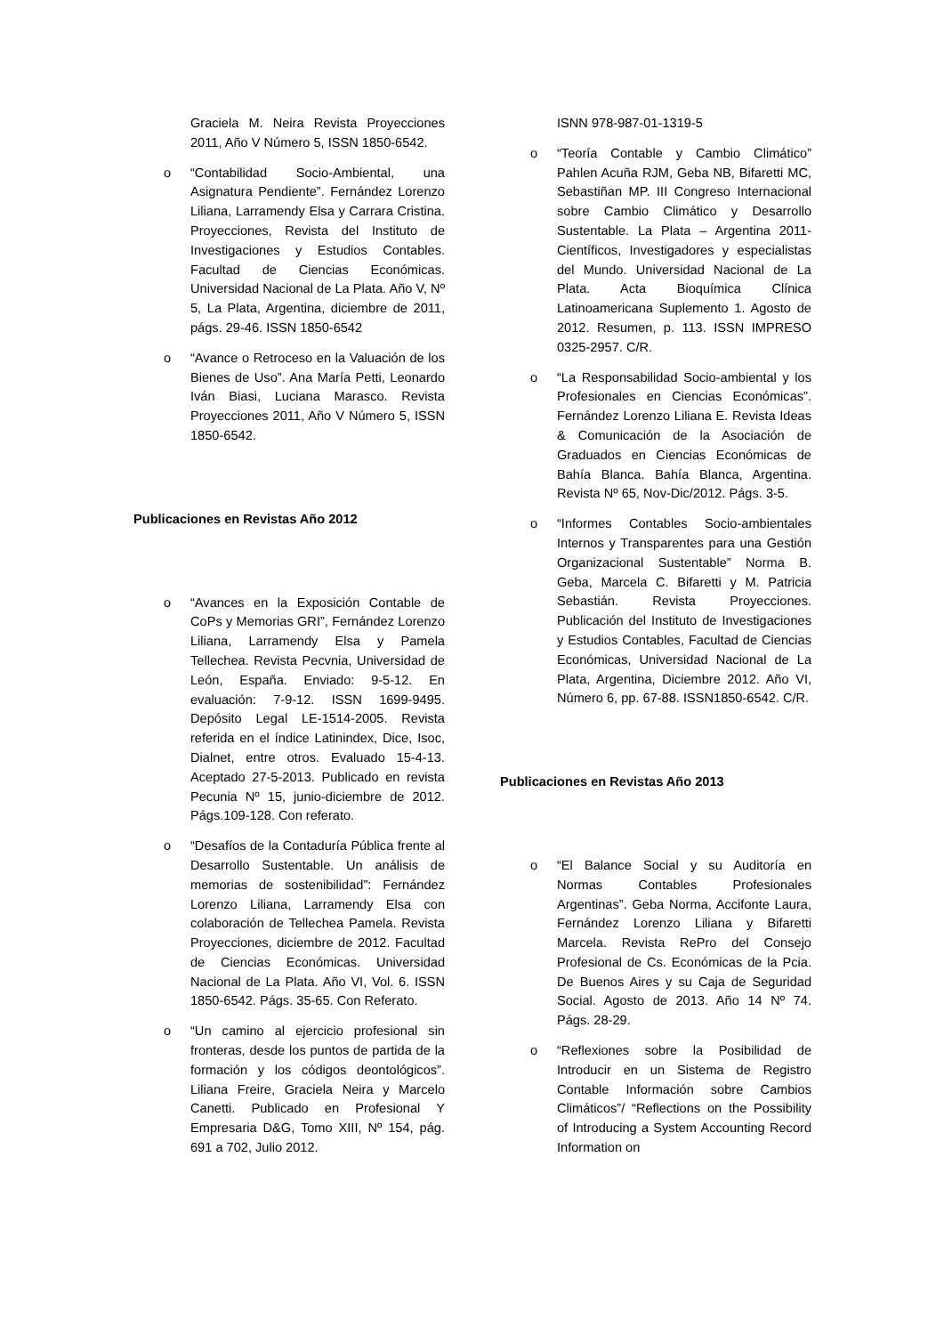Graciela M. Neira Revista Proyecciones 2011, Año V Número 5, ISSN 1850-6542.
o “Contabilidad Socio-Ambiental, una Asignatura Pendiente”. Fernández Lorenzo Liliana, Larramendy Elsa y Carrara Cristina. Proyecciones, Revista del Instituto de Investigaciones y Estudios Contables. Facultad de Ciencias Económicas. Universidad Nacional de La Plata. Año V, Nº 5, La Plata, Argentina, diciembre de 2011, págs. 29-46. ISSN 1850-6542
o “Avance o Retroceso en la Valuación de los Bienes de Uso”. Ana María Petti, Leonardo Iván Biasi, Luciana Marasco. Revista Proyecciones 2011, Año V Número 5, ISSN 1850-6542.
Publicaciones en Revistas Año 2012
o “Avances en la Exposición Contable de CoPs y Memorias GRI”, Fernández Lorenzo Liliana, Larramendy Elsa y Pamela Tellechea. Revista Pecvnia, Universidad de León, España. Enviado: 9-5-12. En evaluación: 7-9-12. ISSN 1699-9495. Depósito Legal LE-1514-2005. Revista referida en el índice Latinindex, Dice, Isoc, Dialnet, entre otros. Evaluado 15-4-13. Aceptado 27-5-2013. Publicado en revista Pecunia Nº 15, junio-diciembre de 2012. Págs.109-128. Con referato.
o “Desafíos de la Contaduría Pública frente al Desarrollo Sustentable. Un análisis de memorias de sostenibilidad”: Fernández Lorenzo Liliana, Larramendy Elsa con colaboración de Tellechea Pamela. Revista Proyecciones, diciembre de 2012. Facultad de Ciencias Económicas. Universidad Nacional de La Plata. Año VI, Vol. 6. ISSN 1850-6542. Págs. 35-65. Con Referato.
o “Un camino al ejercicio profesional sin fronteras, desde los puntos de partida de la formación y los códigos deontológicos”. Liliana Freire, Graciela Neira y Marcelo Canetti. Publicado en Profesional Y Empresaria D&G, Tomo XIII, Nº 154, pág. 691 a 702, Julio 2012.
ISNN 978-987-01-1319-5
o “Teoría Contable y Cambio Climático” Pahlen Acuña RJM, Geba NB, Bifaretti MC, Sebastiñan MP. III Congreso Internacional sobre Cambio Climático y Desarrollo Sustentable. La Plata – Argentina 2011- Científicos, Investigadores y especialistas del Mundo. Universidad Nacional de La Plata. Acta Bioquímica Clínica Latinoamericana Suplemento 1. Agosto de 2012. Resumen, p. 113. ISSN IMPRESO 0325-2957. C/R.
o “La Responsabilidad Socio-ambiental y los Profesionales en Ciencias Económicas”. Fernández Lorenzo Liliana E. Revista Ideas & Comunicación de la Asociación de Graduados en Ciencias Económicas de Bahía Blanca. Bahía Blanca, Argentina. Revista Nº 65, Nov-Dic/2012. Págs. 3-5.
o “Informes Contables Socio-ambientales Internos y Transparentes para una Gestión Organizacional Sustentable” Norma B. Geba, Marcela C. Bifaretti y M. Patricia Sebastián. Revista Proyecciones. Publicación del Instituto de Investigaciones y Estudios Contables, Facultad de Ciencias Económicas, Universidad Nacional de La Plata, Argentina, Diciembre 2012. Año VI, Número 6, pp. 67-88. ISSN1850-6542. C/R.
Publicaciones en Revistas Año 2013
o “El Balance Social y su Auditoría en Normas Contables Profesionales Argentinas”. Geba Norma, Accifonte Laura, Fernández Lorenzo Liliana y Bifaretti Marcela. Revista RePro del Consejo Profesional de Cs. Económicas de la Pcia. De Buenos Aires y su Caja de Seguridad Social. Agosto de 2013. Año 14 Nº 74. Págs. 28-29.
o “Reflexiones sobre la Posibilidad de Introducir en un Sistema de Registro Contable Información sobre Cambios Climáticos”/ “Reflections on the Possibility of Introducing a System Accounting Record Information on